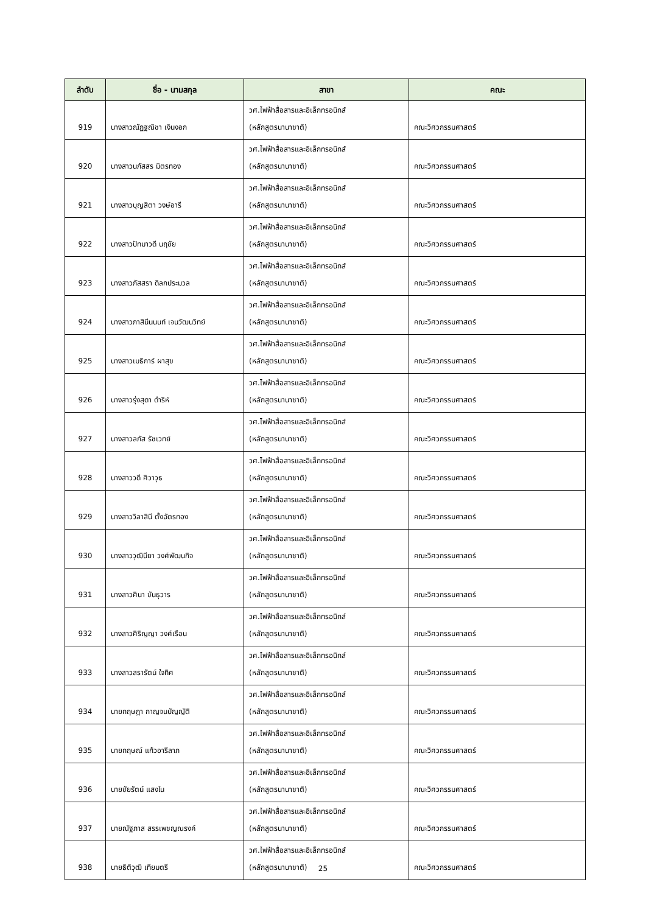| ลำดับ | ชื่อ - นามสกุล | สาขา | คณะ |
| --- | --- | --- | --- |
| 919 | นางสาวณัฏฐณิชา เงินงอก | วศ.ไฟฟ้าสื่อสารและอิเล็กทรอนิกส์ (หลักสูตรนานาชาติ) | คณะวิศวกรรมศาสตร์ |
| 920 | นางสาวนภัสสร มิตรทอง | วศ.ไฟฟ้าสื่อสารและอิเล็กทรอนิกส์ (หลักสูตรนานาชาติ) | คณะวิศวกรรมศาสตร์ |
| 921 | นางสาวบุญสิตา วงษ์อารี | วศ.ไฟฟ้าสื่อสารและอิเล็กทรอนิกส์ (หลักสูตรนานาชาติ) | คณะวิศวกรรมศาสตร์ |
| 922 | นางสาวปัทมาวดี นฤชัย | วศ.ไฟฟ้าสื่อสารและอิเล็กทรอนิกส์ (หลักสูตรนานาชาติ) | คณะวิศวกรรมศาสตร์ |
| 923 | นางสาวภัสสรา ดิลกประมวล | วศ.ไฟฟ้าสื่อสารและอิเล็กทรอนิกส์ (หลักสูตรนานาชาติ) | คณะวิศวกรรมศาสตร์ |
| 924 | นางสาวภาสินีนนนท์ เจนวัฒนวิทย์ | วศ.ไฟฟ้าสื่อสารและอิเล็กทรอนิกส์ (หลักสูตรนานาชาติ) | คณะวิศวกรรมศาสตร์ |
| 925 | นางสาวเมธิการ์ ผาสุข | วศ.ไฟฟ้าสื่อสารและอิเล็กทรอนิกส์ (หลักสูตรนานาชาติ) | คณะวิศวกรรมศาสตร์ |
| 926 | นางสาวรุ่งสุดา ดำริห์ | วศ.ไฟฟ้าสื่อสารและอิเล็กทรอนิกส์ (หลักสูตรนานาชาติ) | คณะวิศวกรรมศาสตร์ |
| 927 | นางสาวลภัส รัชเวทย์ | วศ.ไฟฟ้าสื่อสารและอิเล็กทรอนิกส์ (หลักสูตรนานาชาติ) | คณะวิศวกรรมศาสตร์ |
| 928 | นางสาววดี ศิวาวุธ | วศ.ไฟฟ้าสื่อสารและอิเล็กทรอนิกส์ (หลักสูตรนานาชาติ) | คณะวิศวกรรมศาสตร์ |
| 929 | นางสาววิลาสินี ตั้งฉัตรทอง | วศ.ไฟฟ้าสื่อสารและอิเล็กทรอนิกส์ (หลักสูตรนานาชาติ) | คณะวิศวกรรมศาสตร์ |
| 930 | นางสาววุฒินียา วงศ์พัฒนกิจ | วศ.ไฟฟ้าสื่อสารและอิเล็กทรอนิกส์ (หลักสูตรนานาชาติ) | คณะวิศวกรรมศาสตร์ |
| 931 | นางสาวศินา ขันธุวาร | วศ.ไฟฟ้าสื่อสารและอิเล็กทรอนิกส์ (หลักสูตรนานาชาติ) | คณะวิศวกรรมศาสตร์ |
| 932 | นางสาวศิริญญา วงศ์เรือน | วศ.ไฟฟ้าสื่อสารและอิเล็กทรอนิกส์ (หลักสูตรนานาชาติ) | คณะวิศวกรรมศาสตร์ |
| 933 | นางสาวสรารัตน์ ใจทิศ | วศ.ไฟฟ้าสื่อสารและอิเล็กทรอนิกส์ (หลักสูตรนานาชาติ) | คณะวิศวกรรมศาสตร์ |
| 934 | นายกฤษฎา กาญจนบัญญัติ | วศ.ไฟฟ้าสื่อสารและอิเล็กทรอนิกส์ (หลักสูตรนานาชาติ) | คณะวิศวกรรมศาสตร์ |
| 935 | นายกฤษณ์ แก้วอารีลาภ | วศ.ไฟฟ้าสื่อสารและอิเล็กทรอนิกส์ (หลักสูตรนานาชาติ) | คณะวิศวกรรมศาสตร์ |
| 936 | นายชัยรัตน์ แสงใน | วศ.ไฟฟ้าสื่อสารและอิเล็กทรอนิกส์ (หลักสูตรนานาชาติ) | คณะวิศวกรรมศาสตร์ |
| 937 | นายณัฐภาส สรรเพชญณรงค์ | วศ.ไฟฟ้าสื่อสารและอิเล็กทรอนิกส์ (หลักสูตรนานาชาติ) | คณะวิศวกรรมศาสตร์ |
| 938 | นายธิติวุฒิ เทียมตรี | วศ.ไฟฟ้าสื่อสารและอิเล็กทรอนิกส์ (หลักสูตรนานาชาติ) | คณะวิศวกรรมศาสตร์ |
25